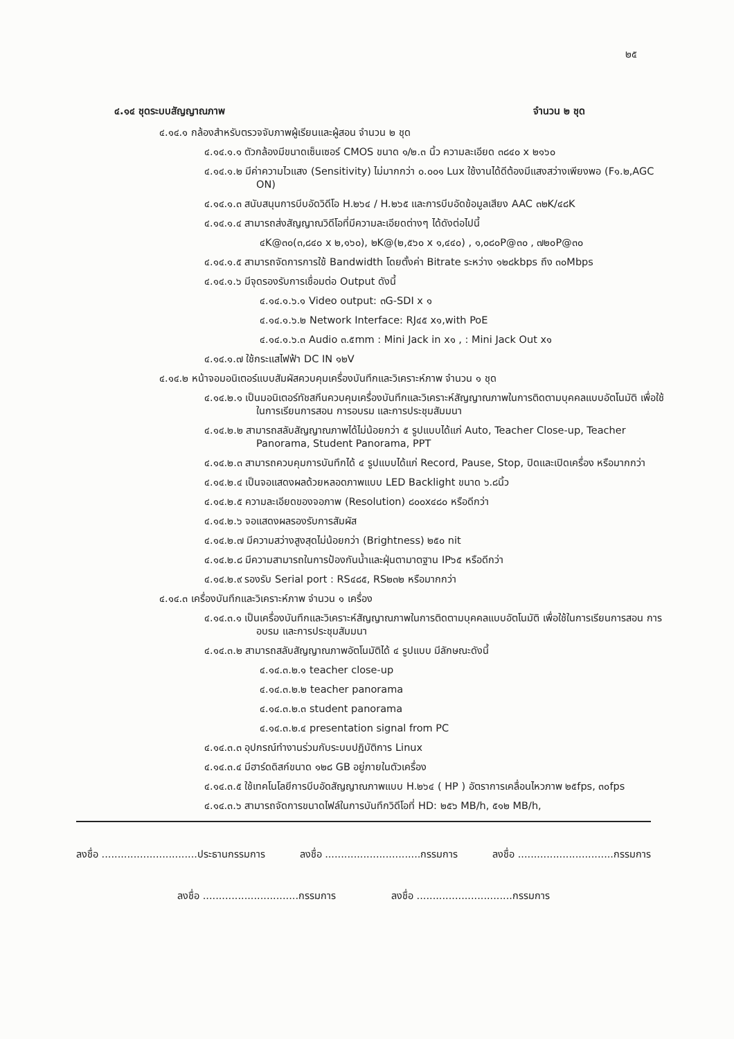๒๕
๔.๑๔ ชุดระบบสัญญาณภาพ จำนวน ๒ ชุด
๔.๑๔.๑ กล้องสำหรับตรวจจับภาพผู้เรียนและผู้สอน จำนวน ๒ ชุด
๔.๑๔.๑.๑ ตัวกล้องมีขนาดเซ็นเซอร์ CMOS ขนาด ๑/๒.๓ นิ้ว ความละเอียด ๓๘๔๐ x ๒๑๖๐
๔.๑๔.๑.๒ มีค่าความไวแสง (Sensitivity) ไม่มากกว่า ๐.๐๐๑ Lux ใช้งานได้ดีต้องมีแสงสว่างเพียงพอ (F๑.๒,AGC ON)
๔.๑๔.๑.๓ สนับสนุนการบีบอัดวิดีโอ H.๒๖๔ / H.๒๖๕ และการบีบอัดข้อมูลเสียง AAC ๓๒K/๔๘K
๔.๑๔.๑.๔ สามารถส่งสัญญาณวิดีโอที่มีความละเอียดต่างๆ ได้ดังต่อไปนี้
๔K@๓๐(๓,๘๔๐ x ๒,๑๖๐), ๒K@(๒,๕๖๐ x ๑,๔๔๐) , ๑,๐๘๐P@๓๐ , ๗๒๐P@๓๐
๔.๑๔.๑.๕ สามารถจัดการการใช้ Bandwidth โดยตั้งค่า Bitrate ระหว่าง ๑๒๘kbps ถึง ๓๐Mbps
๔.๑๔.๑.๖ มีจุดรองรับการเชื่อมต่อ Output ดังนี้
๔.๑๔.๑.๖.๑ Video output: ๓G-SDI x ๑
๔.๑๔.๑.๖.๒ Network Interface: RJ๔๕ x๑,with PoE
๔.๑๔.๑.๖.๓ Audio ๓.๕mm : Mini Jack in x๑ , : Mini Jack Out x๑
๔.๑๔.๑.๗ ใช้กระแสไฟฟ้า DC IN ๑๒V
๔.๑๔.๒ หน้าจอมอนิเตอร์แบบสัมผัสควบคุมเครื่องบันทึกและวิเคราะห์ภาพ จำนวน ๑ ชุด
๔.๑๔.๒.๑ เป็นมอนิเตอร์ทัชสกีนควบคุมเครื่องบันทึกและวิเคราะห์สัญญาณภาพในการติดตามบุคคลแบบอัตโนมัติ เพื่อใช้ในการเรียนการสอน การอบรม และการประชุมสัมมนา
๔.๑๔.๒.๒ สามารถสลับสัญญาณภาพได้ไม่น้อยกว่า ๕ รูปแบบได้แก่ Auto, Teacher Close-up, Teacher Panorama, Student Panorama, PPT
๔.๑๔.๒.๓ สามารถควบคุมการบันทึกได้ ๔ รูปแบบได้แก่ Record, Pause, Stop, ปิดและเปิดเครื่อง หรือมากกว่า
๔.๑๔.๒.๔ เป็นจอแสดงผลด้วยหลอดภาพแบบ LED Backlight ขนาด ๖.๘นิ้ว
๔.๑๔.๒.๕ ความละเอียดของจอภาพ (Resolution) ๘๐๐x๔๘๐ หรือดีกว่า
๔.๑๔.๒.๖ จอแสดงผลรองรับการสัมผัส
๔.๑๔.๒.๗ มีความสว่างสูงสุดไม่น้อยกว่า (Brightness) ๒๕๐ nit
๔.๑๔.๒.๘ มีความสามารถในการป้องกันน้ำและฝุ่นตามาตฐาน IP๖๕ หรือดีกว่า
๔.๑๔.๒.๙ รองรับ Serial port : RS๔๘๕, RS๒๓๒ หรือมากกว่า
๔.๑๔.๓ เครื่องบันทึกและวิเคราะห์ภาพ จำนวน ๑ เครื่อง
๔.๑๔.๓.๑ เป็นเครื่องบันทึกและวิเคราะห์สัญญาณภาพในการติดตามบุคคลแบบอัตโนมัติ เพื่อใช้ในการเรียนการสอน การอบรม และการประชุมสัมมนา
๔.๑๔.๓.๒ สามารถสลับสัญญาณภาพอัตโนมัติได้ ๔ รูปแบบ มีลักษณะดังนี้
๔.๑๔.๓.๒.๑ teacher close-up
๔.๑๔.๓.๒.๒ teacher panorama
๔.๑๔.๓.๒.๓ student panorama
๔.๑๔.๓.๒.๔ presentation signal from PC
๔.๑๔.๓.๓ อุปกรณ์ทำงานร่วมกับระบบปฏิบัติการ Linux
๔.๑๔.๓.๔ มีฮาร์ดดิสก์ขนาด ๑๒๘ GB อยู่ภายในตัวเครื่อง
๔.๑๔.๓.๕ ใช้เทคโนโลยีการบีบอัดสัญญาณภาพแบบ H.๒๖๔ ( HP ) อัตราการเคลื่อนไหวภาพ ๒๕fps, ๓๐fps
๔.๑๔.๓.๖ สามารถจัดการขนาดไฟล์ในการบันทึกวิดีโอที่ HD: ๒๕๖ MB/h, ๕๑๒ MB/h,
ลงชื่อ ..............................ประธานกรรมการ ลงชื่อ ..............................กรรมการ ลงชื่อ ..............................กรรมการ
ลงชื่อ ..............................กรรมการ ลงชื่อ ..............................กรรมการ